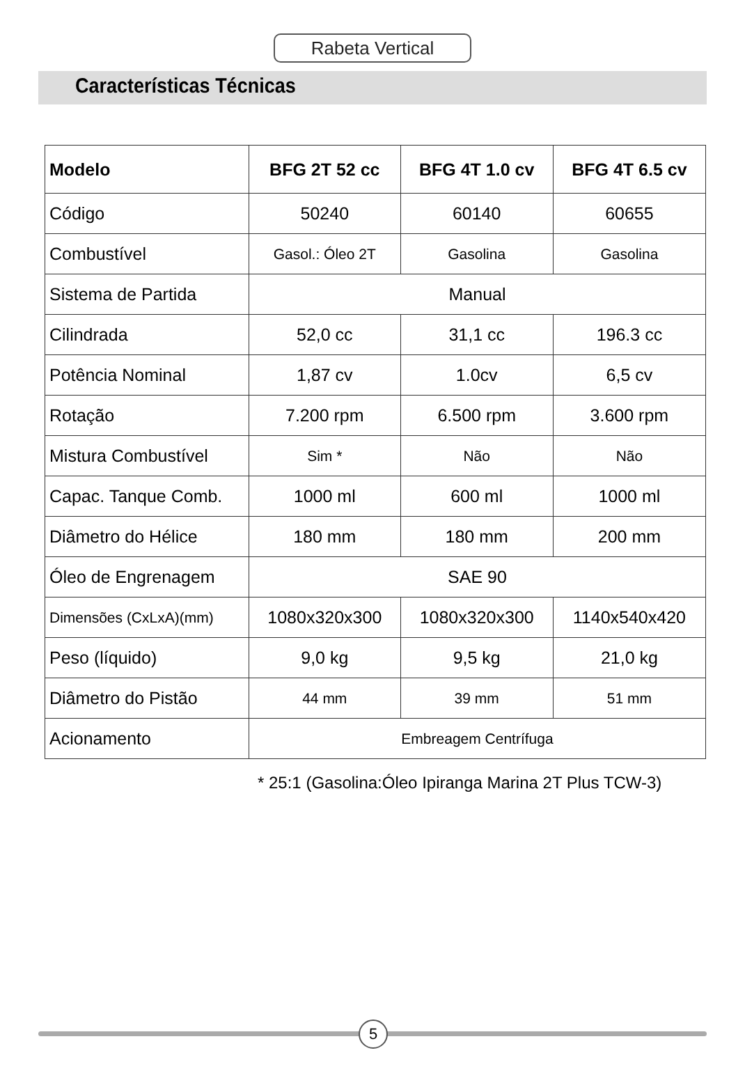Rabeta Vertical
Características Técnicas
| Modelo | BFG 2T 52 cc | BFG 4T 1.0 cv | BFG 4T 6.5 cv |
| --- | --- | --- | --- |
| Código | 50240 | 60140 | 60655 |
| Combustível | Gasol.: Óleo 2T | Gasolina | Gasolina |
| Sistema de Partida | Manual | | |
| Cilindrada | 52,0 cc | 31,1 cc | 196.3 cc |
| Potência Nominal | 1,87 cv | 1.0cv | 6,5 cv |
| Rotação | 7.200 rpm | 6.500 rpm | 3.600 rpm |
| Mistura Combustível | Sim * | Não | Não |
| Capac. Tanque Comb. | 1000 ml | 600 ml | 1000 ml |
| Diâmetro do Hélice | 180 mm | 180 mm | 200 mm |
| Óleo de Engrenagem | SAE 90 | | |
| Dimensões (CxLxA)(mm) | 1080x320x300 | 1080x320x300 | 1140x540x420 |
| Peso (líquido) | 9,0 kg | 9,5 kg | 21,0 kg |
| Diâmetro do Pistão | 44 mm | 39 mm | 51 mm |
| Acionamento | Embreagem Centrífuga | | |
* 25:1 (Gasolina:Óleo Ipiranga Marina 2T Plus TCW-3)
5